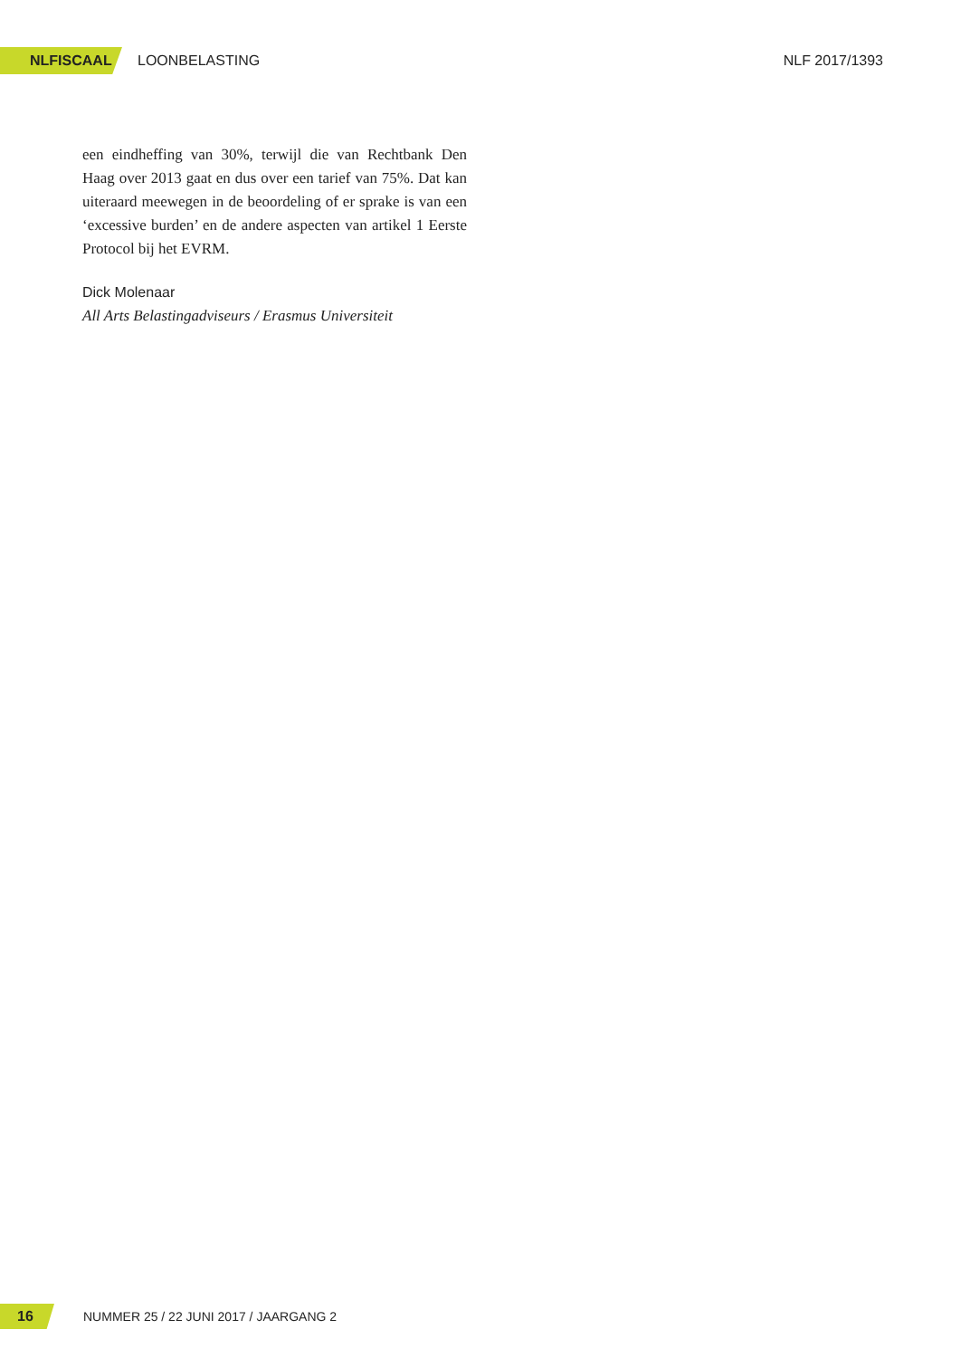NLFISCAAL LOONBELASTING NLF 2017/1393
een eindheffing van 30%, terwijl die van Rechtbank Den Haag over 2013 gaat en dus over een tarief van 75%. Dat kan uiteraard meewegen in de beoordeling of er sprake is van een ‘excessive burden’ en de andere aspecten van artikel 1 Eerste Protocol bij het EVRM.
Dick Molenaar
All Arts Belastingadviseurs / Erasmus Universiteit
16 NUMMER 25 / 22 JUNI 2017 / JAARGANG 2